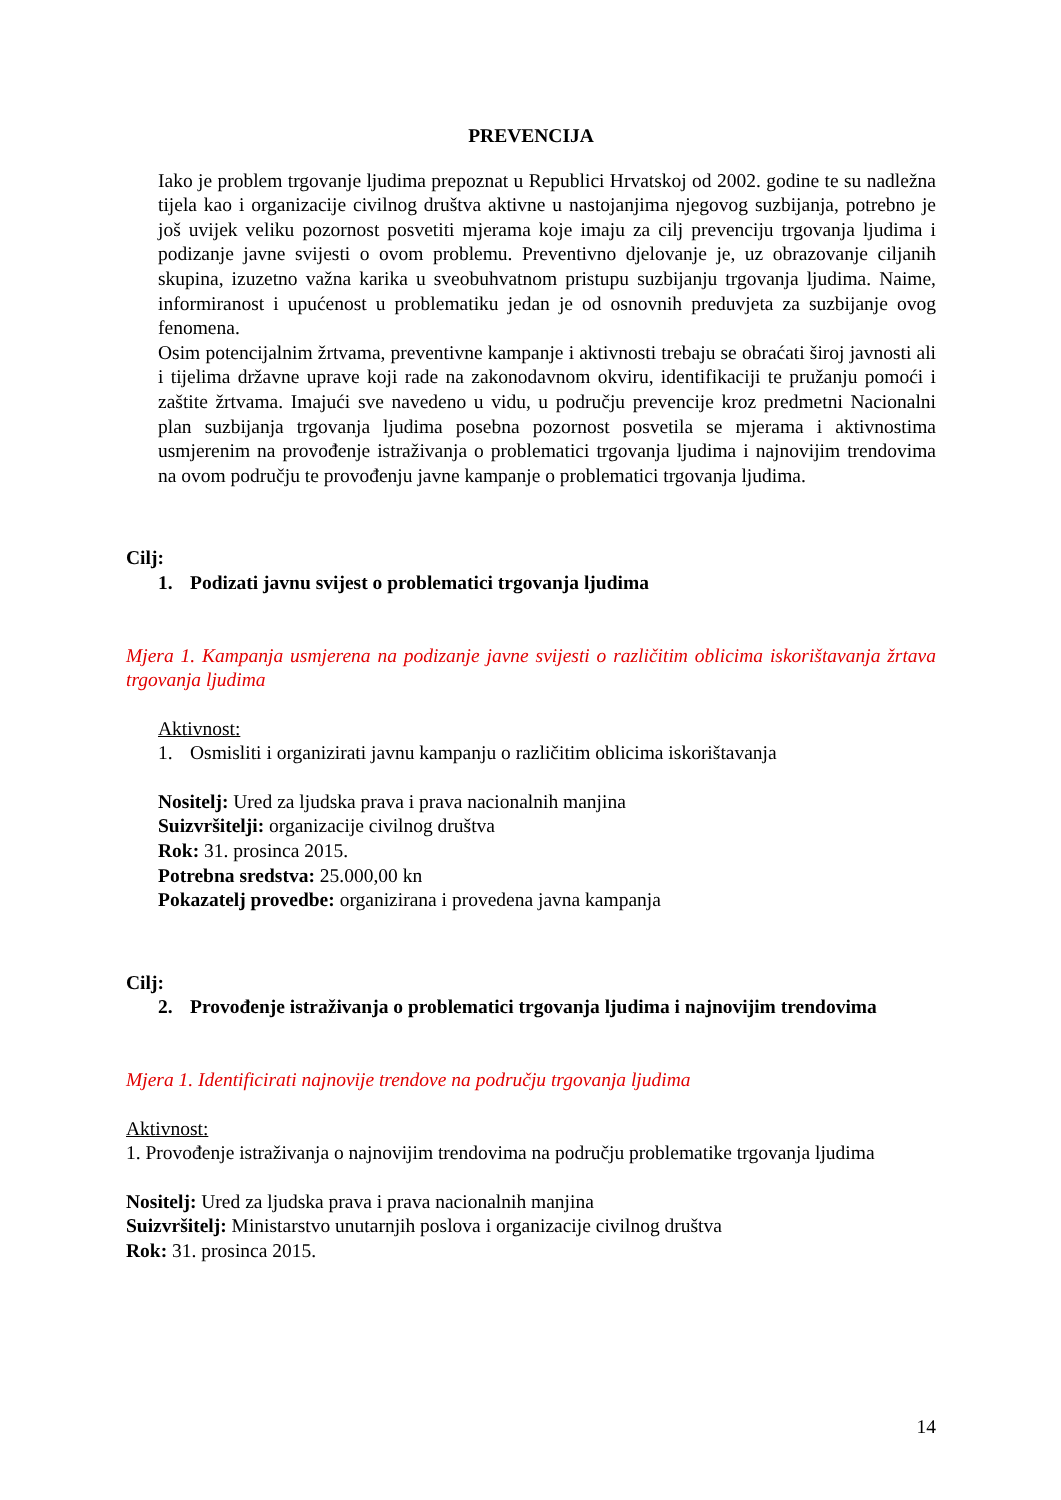PREVENCIJA
Iako je problem trgovanje ljudima prepoznat u Republici Hrvatskoj od 2002. godine te su nadležna tijela kao i organizacije civilnog društva aktivne u nastojanjima njegovog suzbijanja, potrebno je još uvijek veliku pozornost posvetiti mjerama koje imaju za cilj prevenciju trgovanja ljudima i podizanje javne svijesti o ovom problemu. Preventivno djelovanje je, uz obrazovanje ciljanih skupina, izuzetno važna karika u sveobuhvatnom pristupu suzbijanju trgovanja ljudima. Naime, informiranost i upućenost u problematiku jedan je od osnovnih preduvjeta za suzbijanje ovog fenomena.
Osim potencijalnim žrtvama, preventivne kampanje i aktivnosti trebaju se obraćati široj javnosti ali i tijelima državne uprave koji rade na zakonodavnom okviru, identifikaciji te pružanju pomoći i zaštite žrtvama. Imajući sve navedeno u vidu, u području prevencije kroz predmetni Nacionalni plan suzbijanja trgovanja ljudima posebna pozornost posvetila se mjerama i aktivnostima usmjerenim na provođenje istraživanja o problematici trgovanja ljudima i najnovijim trendovima na ovom području te provođenju javne kampanje o problematici trgovanja ljudima.
Cilj:
1. Podizati javnu svijest o problematici trgovanja ljudima
Mjera 1. Kampanja usmjerena na podizanje javne svijesti o različitim oblicima iskorištavanja žrtava trgovanja ljudima
Aktivnost:
1. Osmisliti i organizirati javnu kampanju o različitim oblicima iskorištavanja
Nositelj: Ured za ljudska prava i prava nacionalnih manjina
Suizvršitelji: organizacije civilnog društva
Rok: 31. prosinca 2015.
Potrebna sredstva: 25.000,00 kn
Pokazatelj provedbe: organizirana i provedena javna kampanja
Cilj:
2. Provođenje istraživanja o problematici trgovanja ljudima i najnovijim trendovima
Mjera 1. Identificirati najnovije trendove na području trgovanja ljudima
Aktivnost:
1. Provođenje istraživanja o najnovijim trendovima na području problematike trgovanja ljudima
Nositelj: Ured za ljudska prava i prava nacionalnih manjina
Suizvršitelj: Ministarstvo unutarnjih poslova i organizacije civilnog društva
Rok: 31. prosinca 2015.
14